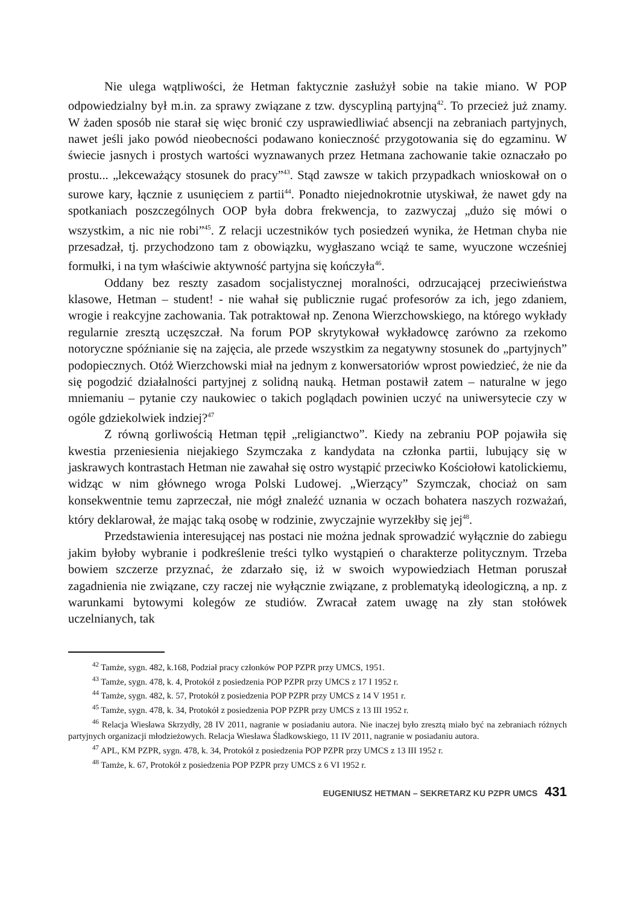Nie ulega wątpliwości, że Hetman faktycznie zasłużył sobie na takie miano. W POP odpowiedzialny był m.in. za sprawy związane z tzw. dyscypliną partyjną<sup>42</sup>. To przecież już znamy. W żaden sposób nie starał się więc bronić czy usprawiedliwiać absencji na zebraniach partyjnych, nawet jeśli jako powód nieobecności podawano konieczność przygotowania się do egzaminu. W świecie jasnych i prostych wartości wyznawanych przez Hetmana zachowanie takie oznaczało po prostu... „lekceważący stosunek do pracy”<sup>43</sup>. Stąd zawsze w takich przypadkach wnioskował on o surowe kary, łącznie z usunięciem z partii<sup>44</sup>. Ponadto niejednokrotnie utyskiwał, że nawet gdy na spotkaniach poszczególnych OOP była dobra frekwencja, to zazwyczaj „dużo się mówi o wszystkim, a nic nie robi”<sup>45</sup>. Z relacji uczestników tych posiedzeń wynika, że Hetman chyba nie przesadzał, tj. przychodzono tam z obowiązku, wygłaszano wciąż te same, wyuczone wcześniej formułki, i na tym właściwie aktywność partyjna się kończyła<sup>46</sup>.
Oddany bez reszty zasadom socjalistycznej moralności, odrzucającej przeciwieństwa klasowe, Hetman – student! - nie wahał się publicznie rugać profesorów za ich, jego zdaniem, wrogie i reakcyjne zachowania. Tak potraktował np. Zenona Wierzchowskiego, na którego wykłady regularnie zresztą uczęszczał. Na forum POP skrytykował wykładowcę zarówno za rzekomo notoryczne spóźnianie się na zajęcia, ale przede wszystkim za negatywny stosunek do „partyjnych” podopiecznych. Otóż Wierzchowski miał na jednym z konwersatoriów wprost powiedzieć, że nie da się pogodzić działalności partyjnej z solidną nauką. Hetman postawił zatem – naturalne w jego mniemaniu – pytanie czy naukowiec o takich poglądach powinien uczyć na uniwersytecie czy w ogóle gdziekolwiek indziej?<sup>47</sup>
Z równą gorliwością Hetman tępił „religianctwo”. Kiedy na zebraniu POP pojawiła się kwestia przeniesienia niejakiego Szymczaka z kandydata na członka partii, lubujący się w jaskrawych kontrastach Hetman nie zawahał się ostro wystąpić przeciwko Kościołowi katolickiemu, widząc w nim głównego wroga Polski Ludowej. „Wierzący” Szymczak, chociaż on sam konsekwentnie temu zaprzeczał, nie mógł znaleźć uznania w oczach bohatera naszych rozważań, który deklarował, że mając taką osobę w rodzinie, zwyczajnie wyrzekłby się jej<sup>48</sup>.
Przedstawienia interesującej nas postaci nie można jednak sprowadzić wyłącznie do zabiegu jakim byłoby wybranie i podkreślenie treści tylko wystąpień o charakterze politycznym. Trzeba bowiem szczerze przyznać, że zdarzało się, iż w swoich wypowiedziach Hetman poruszał zagadnienia nie związane, czy raczej nie wyłącznie związane, z problematyką ideologiczną, a np. z warunkami bytowymi kolegów ze studiów. Zwracał zatem uwagę na zły stan stołówek uczelnianych, tak
<sup>42</sup> Tamże, sygn. 482, k.168, Podział pracy członków POP PZPR przy UMCS, 1951.
<sup>43</sup> Tamże, sygn. 478, k. 4, Protokół z posiedzenia POP PZPR przy UMCS z 17 I 1952 r.
<sup>44</sup> Tamże, sygn. 482, k. 57, Protokół z posiedzenia POP PZPR przy UMCS z 14 V 1951 r.
<sup>45</sup> Tamże, sygn. 478, k. 34, Protokół z posiedzenia POP PZPR przy UMCS z 13 III 1952 r.
<sup>46</sup> Relacja Wiesława Skrzydły, 28 IV 2011, nagranie w posiadaniu autora. Nie inaczej było zresztą miało być na zebraniach różnych partyjnych organizacji młodzieżowych. Relacja Wiesława Śladkowskiego, 11 IV 2011, nagranie w posiadaniu autora.
<sup>47</sup> APL, KM PZPR, sygn. 478, k. 34, Protokół z posiedzenia POP PZPR przy UMCS z 13 III 1952 r.
<sup>48</sup> Tamże, k. 67, Protokół z posiedzenia POP PZPR przy UMCS z 6 VI 1952 r.
EUGENIUSZ HETMAN – SEKRETARZ KU PZPR UMCS 431